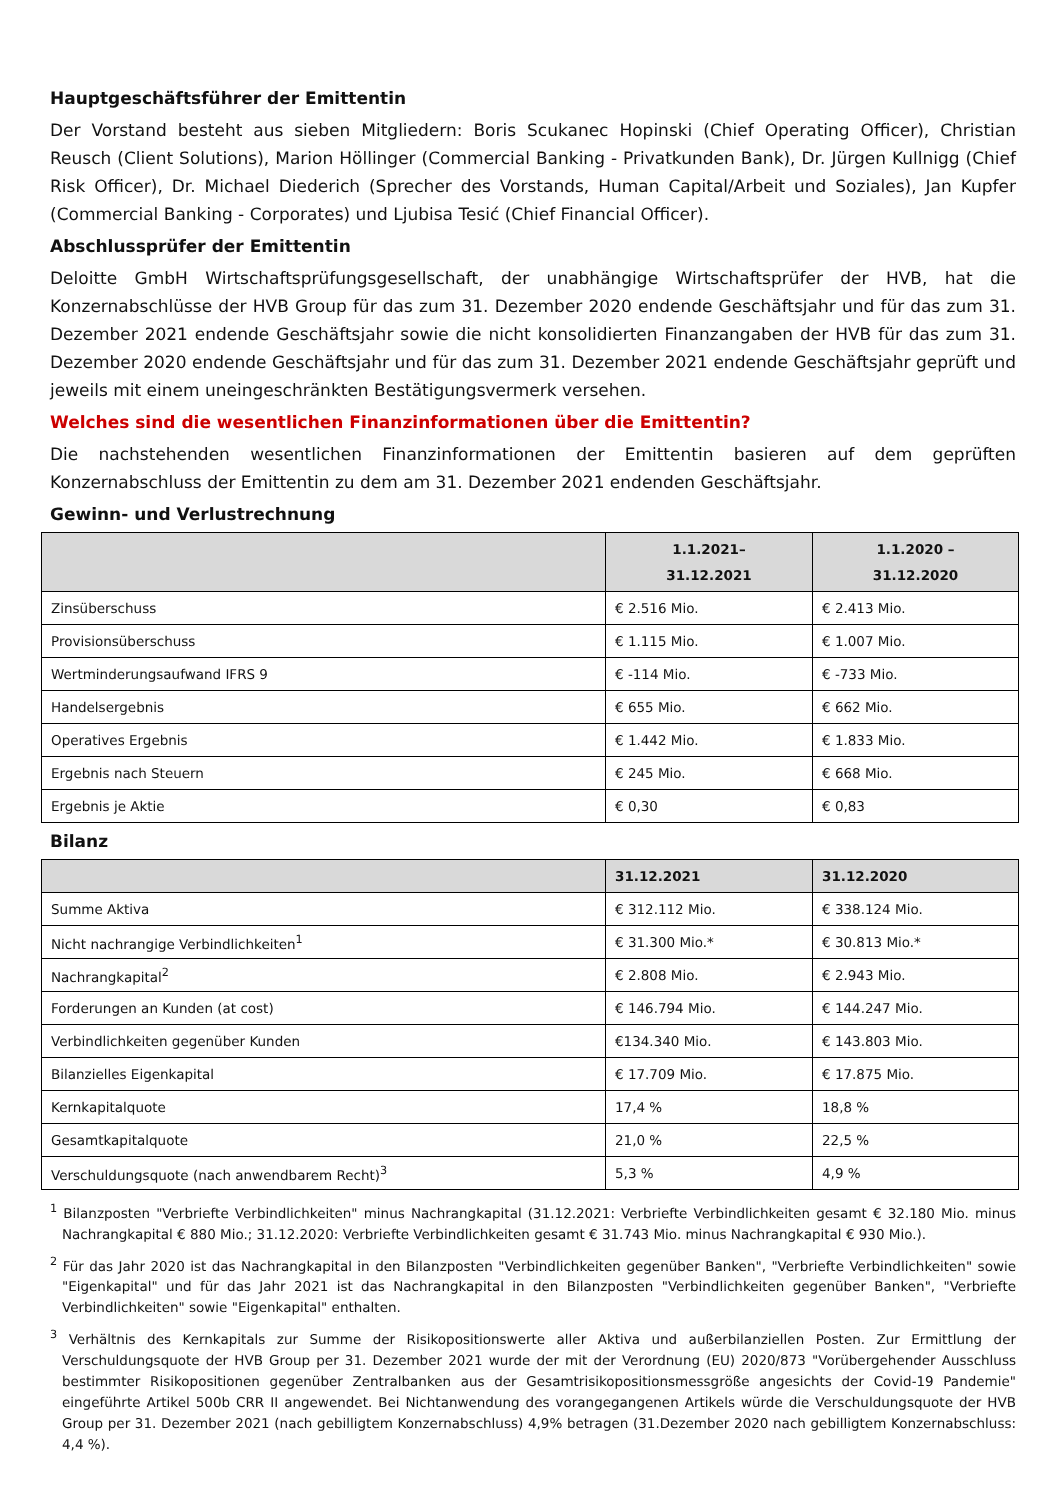Hauptgeschäftsführer der Emittentin
Der Vorstand besteht aus sieben Mitgliedern: Boris Scukanec Hopinski (Chief Operating Officer), Christian Reusch (Client Solutions), Marion Höllinger (Commercial Banking - Privatkunden Bank), Dr. Jürgen Kullnigg (Chief Risk Officer), Dr. Michael Diederich (Sprecher des Vorstands, Human Capital/Arbeit und Soziales), Jan Kupfer (Commercial Banking - Corporates) und Ljubisa Tesić (Chief Financial Officer).
Abschlussprüfer der Emittentin
Deloitte GmbH Wirtschaftsprüfungsgesellschaft, der unabhängige Wirtschaftsprüfer der HVB, hat die Konzernabschlüsse der HVB Group für das zum 31. Dezember 2020 endende Geschäftsjahr und für das zum 31. Dezember 2021 endende Geschäftsjahr sowie die nicht konsolidierten Finanzangaben der HVB für das zum 31. Dezember 2020 endende Geschäftsjahr und für das zum 31. Dezember 2021 endende Geschäftsjahr geprüft und jeweils mit einem uneingeschränkten Bestätigungsvermerk versehen.
Welches sind die wesentlichen Finanzinformationen über die Emittentin?
Die nachstehenden wesentlichen Finanzinformationen der Emittentin basieren auf dem geprüften Konzernabschluss der Emittentin zu dem am 31. Dezember 2021 endenden Geschäftsjahr.
Gewinn- und Verlustrechnung
| | 1.1.2021– 31.12.2021 | 1.1.2020 – 31.12.2020 |
| --- | --- | --- |
| Zinsüberschuss | € 2.516 Mio. | € 2.413 Mio. |
| Provisionsüberschuss | € 1.115 Mio. | € 1.007 Mio. |
| Wertminderungsaufwand IFRS 9 | € -114 Mio. | € -733 Mio. |
| Handelsergebnis | € 655 Mio. | € 662 Mio. |
| Operatives Ergebnis | € 1.442 Mio. | € 1.833 Mio. |
| Ergebnis nach Steuern | € 245 Mio. | € 668 Mio. |
| Ergebnis je Aktie | € 0,30 | € 0,83 |
Bilanz
| | 31.12.2021 | 31.12.2020 |
| --- | --- | --- |
| Summe Aktiva | € 312.112 Mio. | € 338.124 Mio. |
| Nicht nachrangige Verbindlichkeiten<sup>1</sup> | € 31.300 Mio.* | € 30.813 Mio.* |
| Nachrangkapital<sup>2</sup> | € 2.808 Mio. | € 2.943 Mio. |
| Forderungen an Kunden (at cost) | € 146.794 Mio. | € 144.247 Mio. |
| Verbindlichkeiten gegenüber Kunden | €134.340 Mio. | € 143.803 Mio. |
| Bilanzielles Eigenkapital | € 17.709 Mio. | € 17.875 Mio. |
| Kernkapitalquote | 17,4 % | 18,8 % |
| Gesamtkapitalquote | 21,0 % | 22,5 % |
| Verschuldungsquote (nach anwendbarem Recht)<sup>3</sup> | 5,3 % | 4,9 % |
<sup>1</sup> Bilanzposten "Verbriefte Verbindlichkeiten" minus Nachrangkapital (31.12.2021: Verbriefte Verbindlichkeiten gesamt € 32.180 Mio. minus Nachrangkapital € 880 Mio.; 31.12.2020: Verbriefte Verbindlichkeiten gesamt € 31.743 Mio. minus Nachrangkapital € 930 Mio.).
<sup>2</sup> Für das Jahr 2020 ist das Nachrangkapital in den Bilanzposten "Verbindlichkeiten gegenüber Banken", "Verbriefte Verbindlichkeiten" sowie "Eigenkapital" und für das Jahr 2021 ist das Nachrangkapital in den Bilanzposten "Verbindlichkeiten gegenüber Banken", "Verbriefte Verbindlichkeiten" sowie "Eigenkapital" enthalten.
<sup>3</sup> Verhältnis des Kernkapitals zur Summe der Risikopositionswerte aller Aktiva und außerbilanziellen Posten. Zur Ermittlung der Verschuldungsquote der HVB Group per 31. Dezember 2021 wurde der mit der Verordnung (EU) 2020/873 "Vorübergehender Ausschluss bestimmter Risikopositionen gegenüber Zentralbanken aus der Gesamtrisikopositionsmessgröße angesichts der Covid-19 Pandemie" eingeführte Artikel 500b CRR II angewendet. Bei Nichtanwendung des vorangegangenen Artikels würde die Verschuldungsquote der HVB Group per 31. Dezember 2021 (nach gebilligtem Konzernabschluss) 4,9% betragen (31.Dezember 2020 nach gebilligtem Konzernabschluss: 4,4 %).